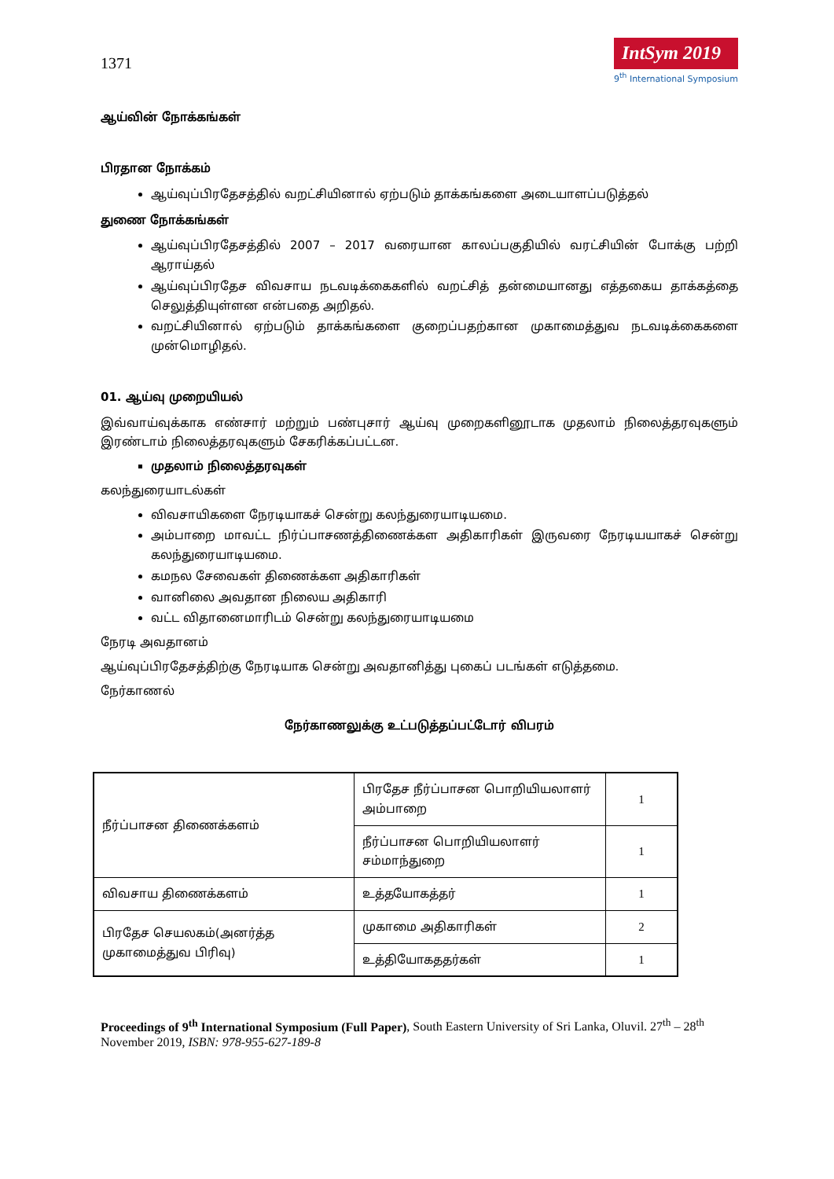1371
IntSym 2019
9<sup>th</sup> International Symposium
ஆய்வின் நோக்கங்கள்
பிரதான நோக்கம்
ஆய்வுப்பிரதேசத்தில் வறட்சியினால் ஏற்படும் தாக்கங்களை அடையாளப்படுத்தல்
துணை நோக்கங்கள்
ஆய்வுப்பிரதேசத்தில் 2007 – 2017 வரையான காலப்பகுதியில் வரட்சியின் போக்கு பற்றி ஆராய்தல்
ஆய்வுப்பிரதேச விவசாய நடவடிக்கைகளில் வறட்சித் தன்மையானது எத்தகைய தாக்கத்தை செலுத்தியுள்ளன என்பதை அறிதல்.
வறட்சியினால் ஏற்படும் தாக்கங்களை குறைப்பதற்கான முகாமைத்துவ நடவடிக்கைகளை முன்மொழிதல்.
01. ஆய்வு முறையியல்
இவ்வாய்வுக்காக எண்சார் மற்றும் பண்புசார் ஆய்வு முறைகளினூடாக முதலாம் நிலைத்தரவுகளும் இரண்டாம் நிலைத்தரவுகளும் சேகரிக்கப்பட்டன.
முதலாம் நிலைத்தரவுகள்
கலந்துரையாடல்கள்
விவசாயிகளை நேரடியாகச் சென்று கலந்துரையாடியமை.
அம்பாறை மாவட்ட நிர்ப்பாசணத்திணைக்கள அதிகாரிகள் இருவரை நேரடியயாகச் சென்று கலந்துரையாடியமை.
கமநல சேவைகள் திணைக்கள அதிகாரிகள்
வானிலை அவதான நிலைய அதிகாரி
வட்ட விதானைமாரிடம் சென்று கலந்துரையாடியமை
நேரடி அவதானம்
ஆய்வுப்பிரதேசத்திற்கு நேரடியாக சென்று அவதானித்து புகைப் படங்கள் எடுத்தமை.
நேர்காணல்
நேர்காணலுக்கு உட்படுத்தப்பட்டோர் விபரம்
| நீர்ப்பாசன திணைக்களம் | பிரதேச நீர்ப்பாசன பொறியியலாளர் அம்பாறை | 1 |
| | நீர்ப்பாசன பொறியியலாளர் சம்மாந்துறை | 1 |
| விவசாய திணைக்களம் | உத்தயோகத்தர் | 1 |
| பிரதேச செயலகம்(அனர்த்த முகாமைத்துவ பிரிவு) | முகாமை அதிகாரிகள் | 2 |
| | உத்தியோகததர்கள் | 1 |
Proceedings of 9<sup>th</sup> International Symposium (Full Paper), South Eastern University of Sri Lanka, Oluvil. 27<sup>th</sup> – 28<sup>th</sup> November 2019, ISBN: 978-955-627-189-8